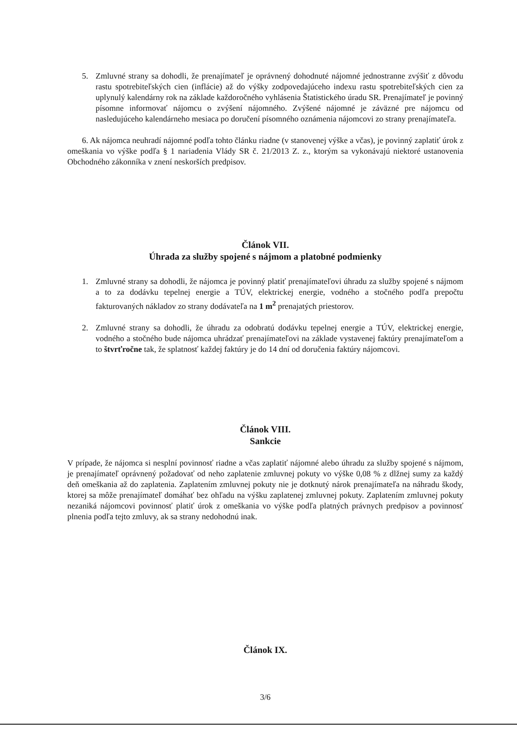5. Zmluvné strany sa dohodli, že prenajímateľ je oprávnený dohodnuté nájomné jednostranne zvýšiť z dôvodu rastu spotrebiteľských cien (inflácie) až do výšky zodpovedajúceho indexu rastu spotrebiteľských cien za uplynulý kalendárny rok na základe každoročného vyhlásenia Štatistického úradu SR. Prenajímateľ je povinný písomne informovať nájomcu o zvýšení nájomného. Zvýšené nájomné je záväzné pre nájomcu od nasledujúceho kalendárneho mesiaca po doručení písomného oznámenia nájomcovi zo strany prenajímateľa.
6. Ak nájomca neuhradí nájomné podľa tohto článku riadne (v stanovenej výške a včas), je povinný zaplatiť úrok z omeškania vo výške podľa § 1 nariadenia Vlády SR č. 21/2013 Z. z., ktorým sa vykonávajú niektoré ustanovenia Obchodného zákonníka v znení neskorších predpisov.
Článok VII.
Úhrada za služby spojené s nájmom a platobné podmienky
1. Zmluvné strany sa dohodli, že nájomca je povinný platiť prenajímateľovi úhradu za služby spojené s nájmom a to za dodávku tepelnej energie a TÚV, elektrickej energie, vodného a stočného podľa prepočtu fakturovaných nákladov zo strany dodávateľa na 1 m<sup>2</sup> prenajatých priestorov.
2. Zmluvné strany sa dohodli, že úhradu za odobratú dodávku tepelnej energie a TÚV, elektrickej energie, vodného a stočného bude nájomca uhrádzať prenajímateľovi na základe vystavenej faktúry prenajímateľom a to štvrťročne tak, že splatnosť každej faktúry je do 14 dní od doručenia faktúry nájomcovi.
Článok VIII.
Sankcie
V prípade, že nájomca si nesplní povinnosť riadne a včas zaplatiť nájomné alebo úhradu za služby spojené s nájmom, je prenajímateľ oprávnený požadovať od neho zaplatenie zmluvnej pokuty vo výške 0,08 % z dlžnej sumy za každý deň omeškania až do zaplatenia. Zaplatením zmluvnej pokuty nie je dotknutý nárok prenajímateľa na náhradu škody, ktorej sa môže prenajímateľ domáhať bez ohľadu na výšku zaplatenej zmluvnej pokuty. Zaplatením zmluvnej pokuty nezaniká nájomcovi povinnosť platiť úrok z omeškania vo výške podľa platných právnych predpisov a povinnosť plnenia podľa tejto zmluvy, ak sa strany nedohodnú inak.
Článok IX.
3/6